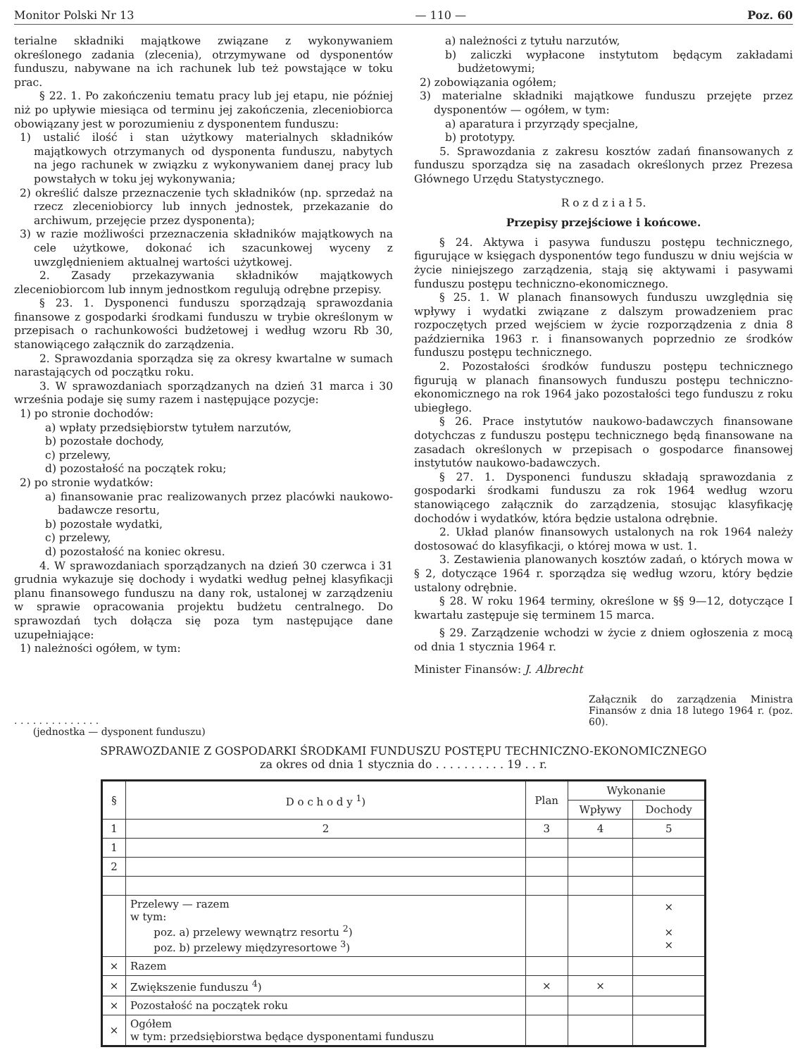Monitor Polski Nr 13 — 110 — Poz. 60
terialne składniki majątkowe związane z wykonywaniem określonego zadania (zlecenia), otrzymywane od dysponentów funduszu, nabywane na ich rachunek lub też powstające w toku prac.
§ 22. 1. Po zakończeniu tematu pracy lub jej etapu, nie później niż po upływie miesiąca od terminu jej zakończenia, zleceniobiorca obowiązany jest w porozumieniu z dysponentem funduszu:
1) ustalić ilość i stan użytkowy materialnych składników majątkowych otrzymanych od dysponenta funduszu, nabytych na jego rachunek w związku z wykonywaniem danej pracy lub powstałych w toku jej wykonywania;
2) określić dalsze przeznaczenie tych składników (np. sprzedaż na rzecz zleceniobiorcy lub innych jednostek, przekazanie do archiwum, przejęcie przez dysponenta);
3) w razie możliwości przeznaczenia składników majątkowych na cele użytkowe, dokonać ich szacunkowej wyceny z uwzględnieniem aktualnej wartości użytkowej.
2. Zasady przekazywania składników majątkowych zleceniobiorcom lub innym jednostkom regulują odrębne przepisy.
§ 23. 1. Dysponenci funduszu sporządzają sprawozdania finansowe z gospodarki środkami funduszu w trybie określonym w przepisach o rachunkowości budżetowej i według wzoru Rb 30, stanowiącego załącznik do zarządzenia.
2. Sprawozdania sporządza się za okresy kwartalne w sumach narastających od początku roku.
3. W sprawozdaniach sporządzanych na dzień 31 marca i 30 września podaje się sumy razem i następujące pozycje:
1) po stronie dochodów:
a) wpłaty przedsiębiorstw tytułem narzutów,
b) pozostałe dochody,
c) przelewy,
d) pozostałość na początek roku;
2) po stronie wydatków:
a) finansowanie prac realizowanych przez placówki naukowo-badawcze resortu,
b) pozostałe wydatki,
c) przelewy,
d) pozostałość na koniec okresu.
4. W sprawozdaniach sporządzanych na dzień 30 czerwca i 31 grudnia wykazuje się dochody i wydatki według pełnej klasyfikacji planu finansowego funduszu na dany rok, ustalonej w zarządzeniu w sprawie opracowania projektu budżetu centralnego. Do sprawozdań tych dołącza się poza tym następujące dane uzupełniające:
1) należności ogółem, w tym:
a) należności z tytułu narzutów,
b) zaliczki wypłacone instytutom będącym zakładami budżetowymi;
2) zobowiązania ogółem;
3) materialne składniki majątkowe funduszu przejęte przez dysponentów — ogółem, w tym:
a) aparatura i przyrządy specjalne,
b) prototypy.
5. Sprawozdania z zakresu kosztów zadań finansowanych z funduszu sporządza się na zasadach określonych przez Prezesa Głównego Urzędu Statystycznego.
R o z d z i a ł 5.
Przepisy przejściowe i końcowe.
§ 24. Aktywa i pasywa funduszu postępu technicznego, figurujące w księgach dysponentów tego funduszu w dniu wejścia w życie niniejszego zarządzenia, stają się aktywami i pasywami funduszu postępu techniczno-ekonomicznego.
§ 25. 1. W planach finansowych funduszu uwzględnia się wpływy i wydatki związane z dalszym prowadzeniem prac rozpoczętych przed wejściem w życie rozporządzenia z dnia 8 października 1963 r. i finansowanych poprzednio ze środków funduszu postępu technicznego.
2. Pozostałości środków funduszu postępu technicznego figurują w planach finansowych funduszu postępu techniczno-ekonomicznego na rok 1964 jako pozostałości tego funduszu z roku ubiegłego.
§ 26. Prace instytutów naukowo-badawczych finansowane dotychczas z funduszu postępu technicznego będą finansowane na zasadach określonych w przepisach o gospodarce finansowej instytutów naukowo-badawczych.
§ 27. 1. Dysponenci funduszu składają sprawozdania z gospodarki środkami funduszu za rok 1964 według wzoru stanowiącego załącznik do zarządzenia, stosując klasyfikację dochodów i wydatków, która będzie ustalona odrębnie.
2. Układ planów finansowych ustalonych na rok 1964 należy dostosować do klasyfikacji, o której mowa w ust. 1.
3. Zestawienia planowanych kosztów zadań, o których mowa w § 2, dotyczące 1964 r. sporządza się według wzoru, który będzie ustalony odrębnie.
§ 28. W roku 1964 terminy, określone w §§ 9—12, dotyczące I kwartału zastępuje się terminem 15 marca.
§ 29. Zarządzenie wchodzi w życie z dniem ogłoszenia z mocą od dnia 1 stycznia 1964 r.
Minister Finansów: J. Albrecht
. . . . . . . . . . . . . .
(jednostka — dysponent funduszu)
Załącznik do zarządzenia Ministra Finansów z dnia 18 lutego 1964 r. (poz. 60).
SPRAWOZDANIE Z GOSPODARKI ŚRODKAMI FUNDUSZU POSTĘPU TECHNICZNO-EKONOMICZNEGO
za okres od dnia 1 stycznia do . . . . . . . . . . 19 . . r.
| § | D o c h o d y <sup>1</sup>) | Plan | Wykonanie | |
| --- | --- | --- | --- | --- |
| | | | Wpływy | Dochody |
| 1 | 2 | 3 | 4 | 5 |
| 1 | | | | |
| 2 | | | | |
| | Przelewy — razem w tym: poz. a) przelewy wewnątrz resortu <sup>2</sup>) poz. b) przelewy międzyresortowe <sup>3</sup>) | | | × × × |
| × | Razem | | | |
| × | Zwiększenie funduszu <sup>4</sup>) | × | × | |
| × | Pozostałość na początek roku | | | |
| × | Ogółem w tym: przedsiębiorstwa będące dysponentami funduszu | | | |